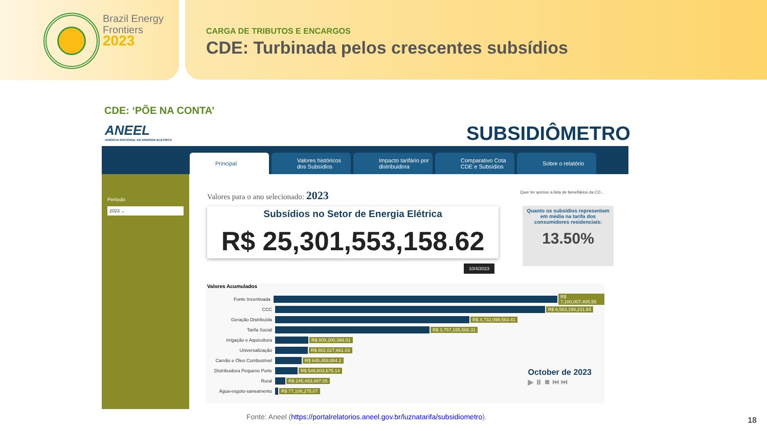Brazil Energy
Frontiers
2023
CARGA DE TRIBUTOS E ENCARGOS
CDE: Turbinada pelos crescentes subsídios
CDE: ‘PÕE NA CONTA’
ANEEL
AGÊNCIA NACIONAL DE ENERGIA ELÉTRICA
SUBSIDIÔMETRO
Principal
Valores históricos dos Subsídios
Impacto tarifário por distribuidora
Comparativo Cota CDE e Subsídios
Sobre o relatório
Período
2023 ⌄
Valores para o ano selecionado: 2023
Subsídios no Setor de Energia Elétrica
R$ 25,301,553,158.62
10/4/2023
Quer ter acesso a lista de benefiários da CD...
Quanto os subsídios representam em média na tarifa dos consumidores residenciais:
13.50%
Valores Acumulados
Fonte Incentivada R$ 7,100,007,405.55
CCC R$ 6,583,199,231.84
Geração Distribuída R$ 4,732,099,563.41
Tarifa Social R$ 3,757,155,566.31
Irrigação e Aquicultura R$ 809,200,399.01
Universalização R$ 802,027,661.03
Carvão e Óleo Combustível R$ 645,459,884.2
Distribuidora Pequeno Porte R$ 549,803,675.14
Rural R$ 245,493,497.05
Água-esgoto-saneamento R$ 77,106,275.07
October de 2023
▶ ⏸ ⏹ ⏮ ⏭
Fonte: Aneel (https://portalrelatorios.aneel.gov.br/luznatarifa/subsidiometro).
18